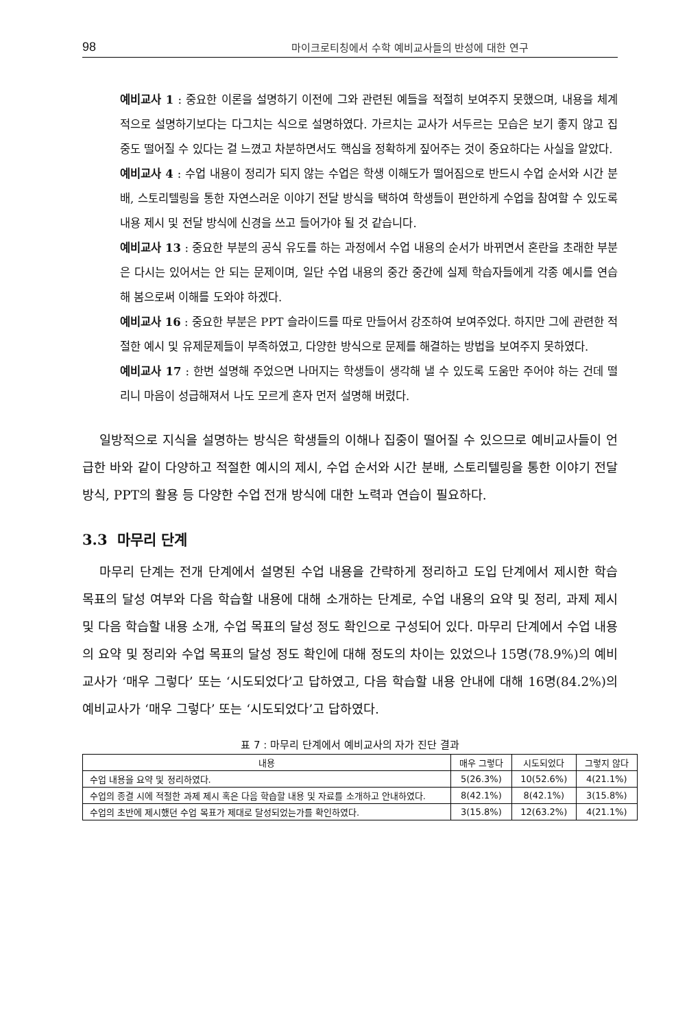98 마이크로티칭에서 수학 예비교사들의 반성에 대한 연구
예비교사 1 : 중요한 이론을 설명하기 이전에 그와 관련된 예들을 적절히 보여주지 못했으며, 내용을 체계적으로 설명하기보다는 다그치는 식으로 설명하였다. 가르치는 교사가 서두르는 모습은 보기 좋지 않고 집중도 떨어질 수 있다는 걸 느꼈고 차분하면서도 핵심을 정확하게 짚어주는 것이 중요하다는 사실을 알았다.
예비교사 4 : 수업 내용이 정리가 되지 않는 수업은 학생 이해도가 떨어짐으로 반드시 수업 순서와 시간 분배, 스토리텔링을 통한 자연스러운 이야기 전달 방식을 택하여 학생들이 편안하게 수업을 참여할 수 있도록 내용 제시 및 전달 방식에 신경을 쓰고 들어가야 될 것 같습니다.
예비교사 13 : 중요한 부분의 공식 유도를 하는 과정에서 수업 내용의 순서가 바뀌면서 혼란을 초래한 부분은 다시는 있어서는 안 되는 문제이며, 일단 수업 내용의 중간 중간에 실제 학습자들에게 각종 예시를 연습해 봄으로써 이해를 도와야 하겠다.
예비교사 16 : 중요한 부분은 PPT 슬라이드를 따로 만들어서 강조하여 보여주었다. 하지만 그에 관련한 적절한 예시 및 유제문제들이 부족하였고, 다양한 방식으로 문제를 해결하는 방법을 보여주지 못하였다.
예비교사 17 : 한번 설명해 주었으면 나머지는 학생들이 생각해 낼 수 있도록 도움만 주어야 하는 건데 떨리니 마음이 성급해져서 나도 모르게 혼자 먼저 설명해 버렸다.
일방적으로 지식을 설명하는 방식은 학생들의 이해나 집중이 떨어질 수 있으므로 예비교사들이 언급한 바와 같이 다양하고 적절한 예시의 제시, 수업 순서와 시간 분배, 스토리텔링을 통한 이야기 전달 방식, PPT의 활용 등 다양한 수업 전개 방식에 대한 노력과 연습이 필요하다.
3.3 마무리 단계
마무리 단계는 전개 단계에서 설명된 수업 내용을 간략하게 정리하고 도입 단계에서 제시한 학습 목표의 달성 여부와 다음 학습할 내용에 대해 소개하는 단계로, 수업 내용의 요약 및 정리, 과제 제시 및 다음 학습할 내용 소개, 수업 목표의 달성 정도 확인으로 구성되어 있다. 마무리 단계에서 수업 내용의 요약 및 정리와 수업 목표의 달성 정도 확인에 대해 정도의 차이는 있었으나 15명(78.9%)의 예비교사가 ‘매우 그렇다’ 또는 ‘시도되었다’고 답하였고, 다음 학습할 내용 안내에 대해 16명(84.2%)의 예비교사가 ‘매우 그렇다’ 또는 ‘시도되었다’고 답하였다.
표 7 : 마무리 단계에서 예비교사의 자가 진단 결과
| 내용 | 매우 그렇다 | 시도되었다 | 그렇지 않다 |
| --- | --- | --- | --- |
| 수업 내용을 요약 및 정리하였다. | 5(26.3%) | 10(52.6%) | 4(21.1%) |
| 수업의 종결 시에 적절한 과제 제시 혹은 다음 학습할 내용 및 자료를 소개하고 안내하였다. | 8(42.1%) | 8(42.1%) | 3(15.8%) |
| 수업의 초반에 제시했던 수업 목표가 제대로 달성되었는가를 확인하였다. | 3(15.8%) | 12(63.2%) | 4(21.1%) |